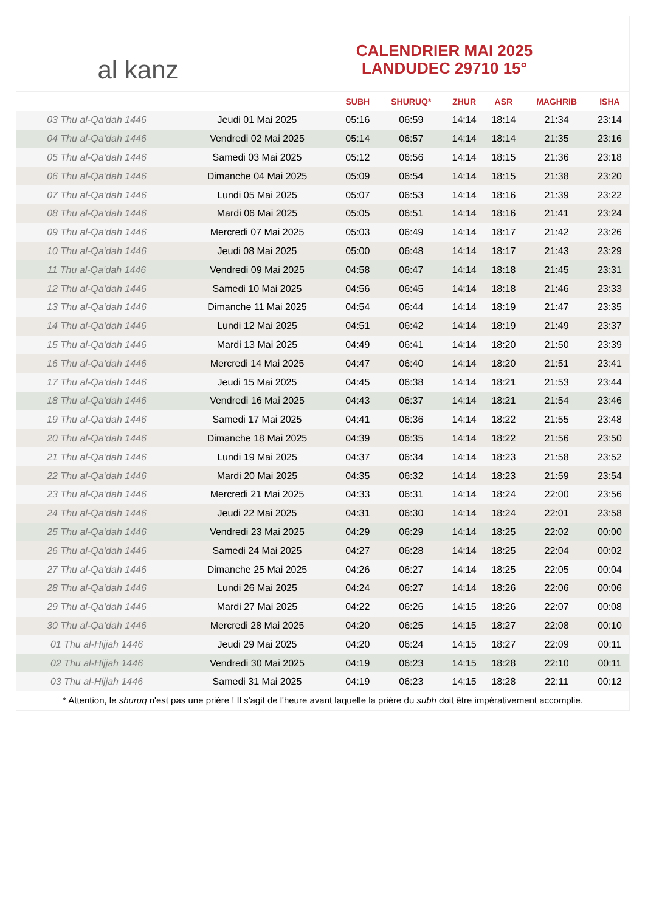al kanz
CALENDRIER MAI 2025
LANDUDEC 29710 15°
| | | SUBH | SHURUQ* | ZHUR | ASR | MAGHRIB | ISHA |
| --- | --- | --- | --- | --- | --- | --- | --- |
| 03 Thu al-Qa‘dah 1446 | Jeudi 01 Mai 2025 | 05:16 | 06:59 | 14:14 | 18:14 | 21:34 | 23:14 |
| 04 Thu al-Qa‘dah 1446 | Vendredi 02 Mai 2025 | 05:14 | 06:57 | 14:14 | 18:14 | 21:35 | 23:16 |
| 05 Thu al-Qa‘dah 1446 | Samedi 03 Mai 2025 | 05:12 | 06:56 | 14:14 | 18:15 | 21:36 | 23:18 |
| 06 Thu al-Qa‘dah 1446 | Dimanche 04 Mai 2025 | 05:09 | 06:54 | 14:14 | 18:15 | 21:38 | 23:20 |
| 07 Thu al-Qa‘dah 1446 | Lundi 05 Mai 2025 | 05:07 | 06:53 | 14:14 | 18:16 | 21:39 | 23:22 |
| 08 Thu al-Qa‘dah 1446 | Mardi 06 Mai 2025 | 05:05 | 06:51 | 14:14 | 18:16 | 21:41 | 23:24 |
| 09 Thu al-Qa‘dah 1446 | Mercredi 07 Mai 2025 | 05:03 | 06:49 | 14:14 | 18:17 | 21:42 | 23:26 |
| 10 Thu al-Qa‘dah 1446 | Jeudi 08 Mai 2025 | 05:00 | 06:48 | 14:14 | 18:17 | 21:43 | 23:29 |
| 11 Thu al-Qa‘dah 1446 | Vendredi 09 Mai 2025 | 04:58 | 06:47 | 14:14 | 18:18 | 21:45 | 23:31 |
| 12 Thu al-Qa‘dah 1446 | Samedi 10 Mai 2025 | 04:56 | 06:45 | 14:14 | 18:18 | 21:46 | 23:33 |
| 13 Thu al-Qa‘dah 1446 | Dimanche 11 Mai 2025 | 04:54 | 06:44 | 14:14 | 18:19 | 21:47 | 23:35 |
| 14 Thu al-Qa‘dah 1446 | Lundi 12 Mai 2025 | 04:51 | 06:42 | 14:14 | 18:19 | 21:49 | 23:37 |
| 15 Thu al-Qa‘dah 1446 | Mardi 13 Mai 2025 | 04:49 | 06:41 | 14:14 | 18:20 | 21:50 | 23:39 |
| 16 Thu al-Qa‘dah 1446 | Mercredi 14 Mai 2025 | 04:47 | 06:40 | 14:14 | 18:20 | 21:51 | 23:41 |
| 17 Thu al-Qa‘dah 1446 | Jeudi 15 Mai 2025 | 04:45 | 06:38 | 14:14 | 18:21 | 21:53 | 23:44 |
| 18 Thu al-Qa‘dah 1446 | Vendredi 16 Mai 2025 | 04:43 | 06:37 | 14:14 | 18:21 | 21:54 | 23:46 |
| 19 Thu al-Qa‘dah 1446 | Samedi 17 Mai 2025 | 04:41 | 06:36 | 14:14 | 18:22 | 21:55 | 23:48 |
| 20 Thu al-Qa‘dah 1446 | Dimanche 18 Mai 2025 | 04:39 | 06:35 | 14:14 | 18:22 | 21:56 | 23:50 |
| 21 Thu al-Qa‘dah 1446 | Lundi 19 Mai 2025 | 04:37 | 06:34 | 14:14 | 18:23 | 21:58 | 23:52 |
| 22 Thu al-Qa‘dah 1446 | Mardi 20 Mai 2025 | 04:35 | 06:32 | 14:14 | 18:23 | 21:59 | 23:54 |
| 23 Thu al-Qa‘dah 1446 | Mercredi 21 Mai 2025 | 04:33 | 06:31 | 14:14 | 18:24 | 22:00 | 23:56 |
| 24 Thu al-Qa‘dah 1446 | Jeudi 22 Mai 2025 | 04:31 | 06:30 | 14:14 | 18:24 | 22:01 | 23:58 |
| 25 Thu al-Qa‘dah 1446 | Vendredi 23 Mai 2025 | 04:29 | 06:29 | 14:14 | 18:25 | 22:02 | 00:00 |
| 26 Thu al-Qa‘dah 1446 | Samedi 24 Mai 2025 | 04:27 | 06:28 | 14:14 | 18:25 | 22:04 | 00:02 |
| 27 Thu al-Qa‘dah 1446 | Dimanche 25 Mai 2025 | 04:26 | 06:27 | 14:14 | 18:25 | 22:05 | 00:04 |
| 28 Thu al-Qa‘dah 1446 | Lundi 26 Mai 2025 | 04:24 | 06:27 | 14:14 | 18:26 | 22:06 | 00:06 |
| 29 Thu al-Qa‘dah 1446 | Mardi 27 Mai 2025 | 04:22 | 06:26 | 14:15 | 18:26 | 22:07 | 00:08 |
| 30 Thu al-Qa‘dah 1446 | Mercredi 28 Mai 2025 | 04:20 | 06:25 | 14:15 | 18:27 | 22:08 | 00:10 |
| 01 Thu al-Hijjah 1446 | Jeudi 29 Mai 2025 | 04:20 | 06:24 | 14:15 | 18:27 | 22:09 | 00:11 |
| 02 Thu al-Hijjah 1446 | Vendredi 30 Mai 2025 | 04:19 | 06:23 | 14:15 | 18:28 | 22:10 | 00:11 |
| 03 Thu al-Hijjah 1446 | Samedi 31 Mai 2025 | 04:19 | 06:23 | 14:15 | 18:28 | 22:11 | 00:12 |
* Attention, le shuruq n'est pas une prière ! Il s'agit de l'heure avant laquelle la prière du subh doit être impérativement accomplie.